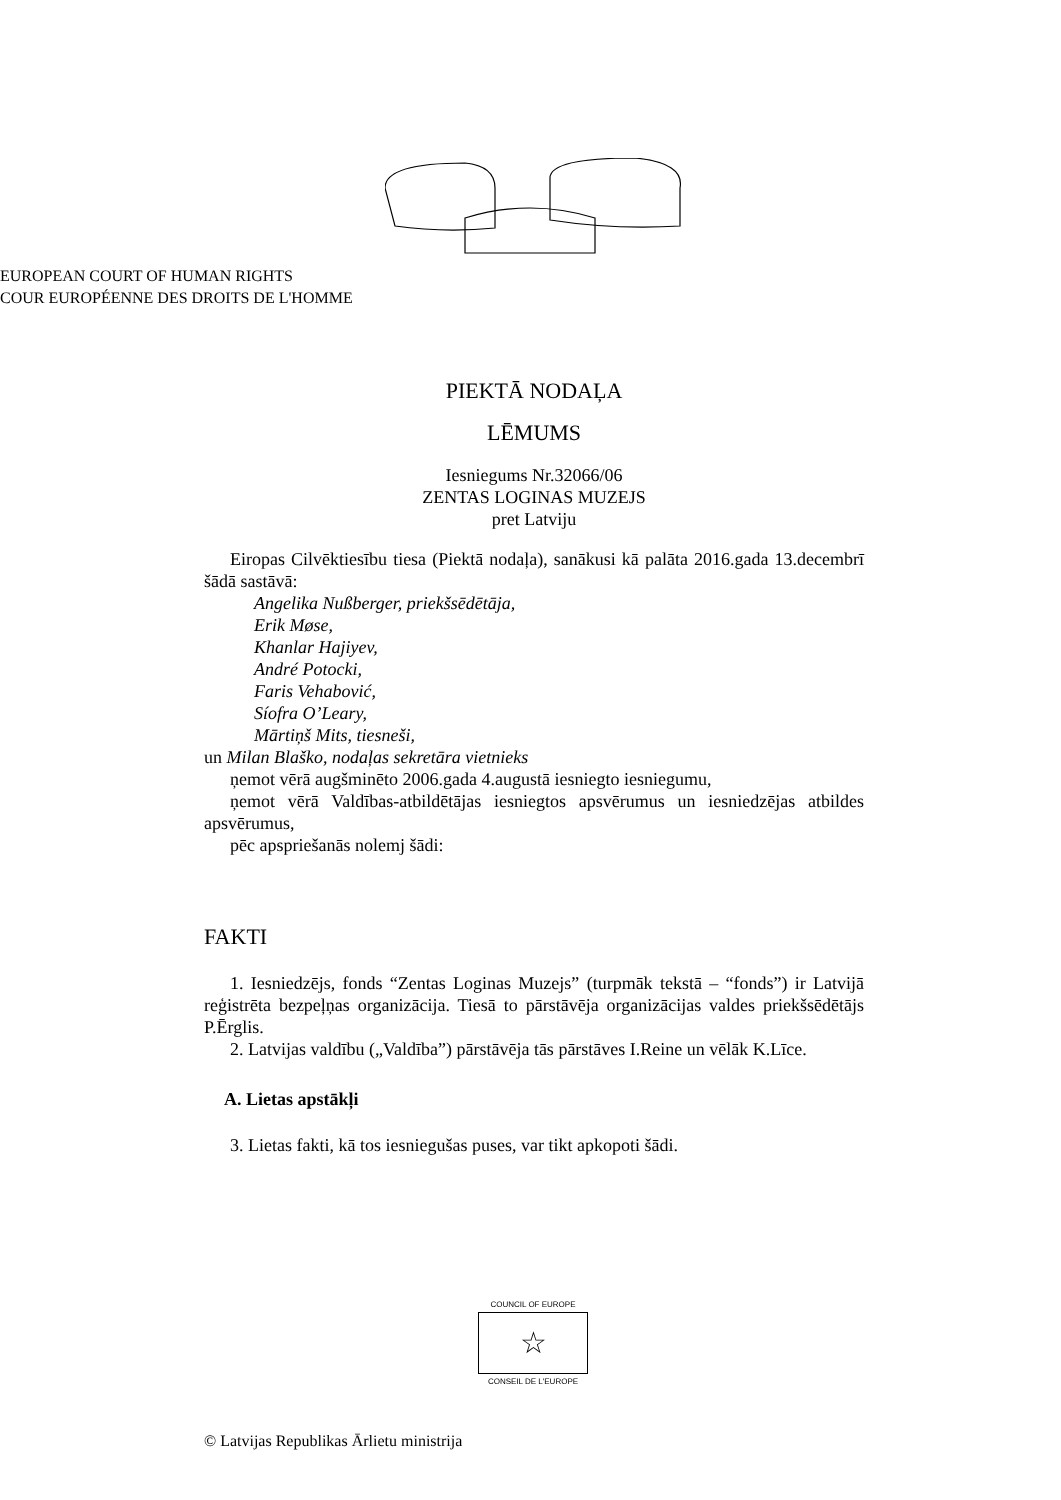EUROPEAN COURT OF HUMAN RIGHTS
COUR EUROPÉENNE DES DROITS DE L'HOMME
PIEKTĀ NODAĻA
LĒMUMS
Iesniegums Nr.32066/06
ZENTAS LOGINAS MUZEJS
pret Latviju
Eiropas Cilvēktiesību tiesa (Piektā nodaļa), sanākusi kā palāta 2016.gada 13.decembrī šādā sastāvā:
Angelika Nußberger, priekšsēdētāja,
Erik Møse,
Khanlar Hajiyev,
André Potocki,
Faris Vehabović,
Síofra O’Leary,
Mārtiņš Mits, tiesneši,
un Milan Blaško, nodaļas sekretāra vietnieks
ņemot vērā augšminēto 2006.gada 4.augustā iesniegto iesniegumu,
ņemot vērā Valdības-atbildētājas iesniegtos apsvērumus un iesniedzējas atbildes apsvērumus,
pēc apspriešanās nolemj šādi:
FAKTI
1. Iesniedzējs, fonds “Zentas Loginas Muzejs” (turpmāk tekstā – “fonds”) ir Latvijā reģistrēta bezpeļņas organizācija. Tiesā to pārstāvēja organizācijas valdes priekšsēdētājs P.Ērglis.
2. Latvijas valdību („Valdība”) pārstāvēja tās pārstāves I.Reine un vēlāk K.Līce.
A. Lietas apstākļi
3. Lietas fakti, kā tos iesniegušas puses, var tikt apkopoti šādi.
COUNCIL OF EUROPE
☆
CONSEIL DE L'EUROPE
© Latvijas Republikas Ārlietu ministrija